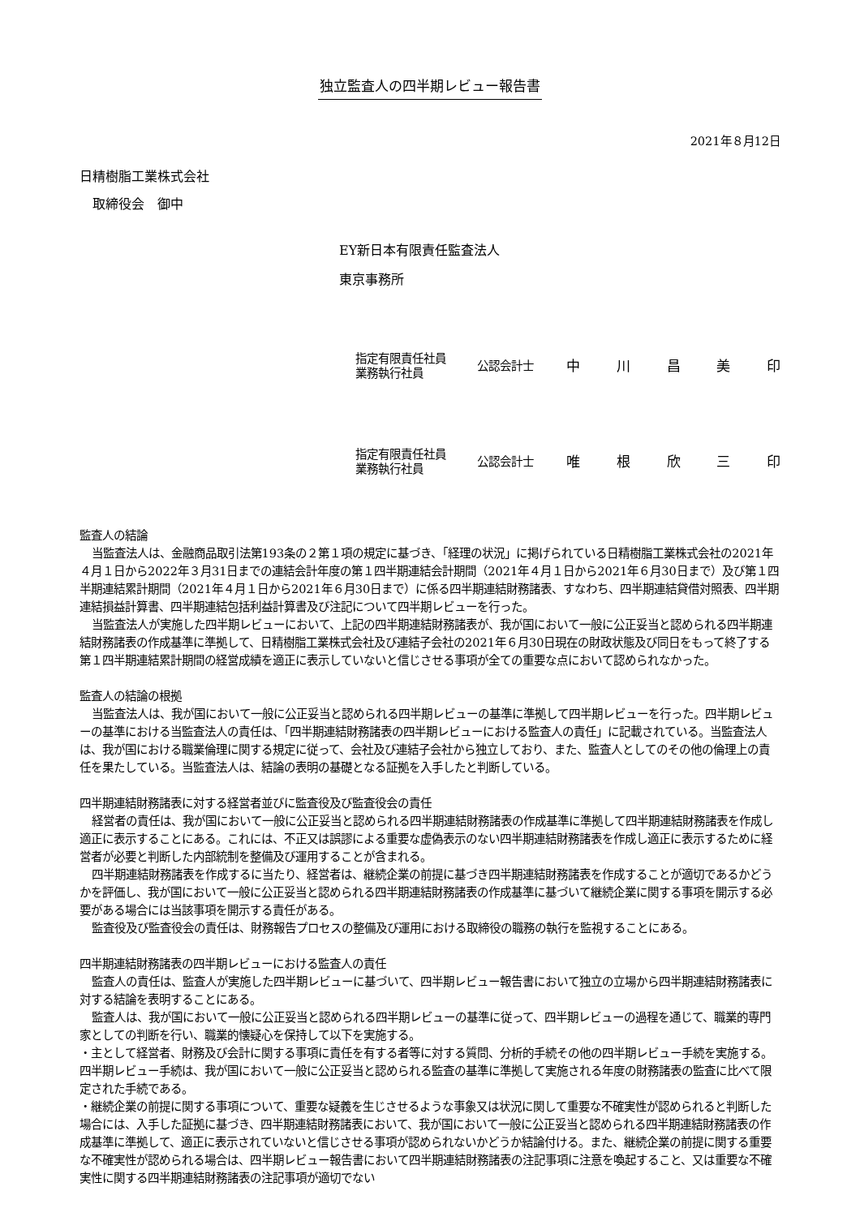独立監査人の四半期レビュー報告書
2021年８月12日
日精樹脂工業株式会社
　取締役会　御中
EY新日本有限責任監査法人
東京事務所
指定有限責任社員
業務執行社員
公認会計士
中川昌美印
指定有限責任社員
業務執行社員
公認会計士
唯根欣三印
監査人の結論
当監査法人は、金融商品取引法第193条の２第１項の規定に基づき、「経理の状況」に掲げられている日精樹脂工業株式会社の2021年４月１日から2022年３月31日までの連結会計年度の第１四半期連結会計期間（2021年４月１日から2021年６月30日まで）及び第１四半期連結累計期間（2021年４月１日から2021年６月30日まで）に係る四半期連結財務諸表、すなわち、四半期連結貸借対照表、四半期連結損益計算書、四半期連結包括利益計算書及び注記について四半期レビューを行った。
当監査法人が実施した四半期レビューにおいて、上記の四半期連結財務諸表が、我が国において一般に公正妥当と認められる四半期連結財務諸表の作成基準に準拠して、日精樹脂工業株式会社及び連結子会社の2021年６月30日現在の財政状態及び同日をもって終了する第１四半期連結累計期間の経営成績を適正に表示していないと信じさせる事項が全ての重要な点において認められなかった。
監査人の結論の根拠
当監査法人は、我が国において一般に公正妥当と認められる四半期レビューの基準に準拠して四半期レビューを行った。四半期レビューの基準における当監査法人の責任は、「四半期連結財務諸表の四半期レビューにおける監査人の責任」に記載されている。当監査法人は、我が国における職業倫理に関する規定に従って、会社及び連結子会社から独立しており、また、監査人としてのその他の倫理上の責任を果たしている。当監査法人は、結論の表明の基礎となる証拠を入手したと判断している。
四半期連結財務諸表に対する経営者並びに監査役及び監査役会の責任
経営者の責任は、我が国において一般に公正妥当と認められる四半期連結財務諸表の作成基準に準拠して四半期連結財務諸表を作成し適正に表示することにある。これには、不正又は誤謬による重要な虚偽表示のない四半期連結財務諸表を作成し適正に表示するために経営者が必要と判断した内部統制を整備及び運用することが含まれる。
四半期連結財務諸表を作成するに当たり、経営者は、継続企業の前提に基づき四半期連結財務諸表を作成することが適切であるかどうかを評価し、我が国において一般に公正妥当と認められる四半期連結財務諸表の作成基準に基づいて継続企業に関する事項を開示する必要がある場合には当該事項を開示する責任がある。
監査役及び監査役会の責任は、財務報告プロセスの整備及び運用における取締役の職務の執行を監視することにある。
四半期連結財務諸表の四半期レビューにおける監査人の責任
監査人の責任は、監査人が実施した四半期レビューに基づいて、四半期レビュー報告書において独立の立場から四半期連結財務諸表に対する結論を表明することにある。
監査人は、我が国において一般に公正妥当と認められる四半期レビューの基準に従って、四半期レビューの過程を通じて、職業的専門家としての判断を行い、職業的懐疑心を保持して以下を実施する。
・主として経営者、財務及び会計に関する事項に責任を有する者等に対する質問、分析的手続その他の四半期レビュー手続を実施する。四半期レビュー手続は、我が国において一般に公正妥当と認められる監査の基準に準拠して実施される年度の財務諸表の監査に比べて限定された手続である。
・継続企業の前提に関する事項について、重要な疑義を生じさせるような事象又は状況に関して重要な不確実性が認められると判断した場合には、入手した証拠に基づき、四半期連結財務諸表において、我が国において一般に公正妥当と認められる四半期連結財務諸表の作成基準に準拠して、適正に表示されていないと信じさせる事項が認められないかどうか結論付ける。また、継続企業の前提に関する重要な不確実性が認められる場合は、四半期レビュー報告書において四半期連結財務諸表の注記事項に注意を喚起すること、又は重要な不確実性に関する四半期連結財務諸表の注記事項が適切でない